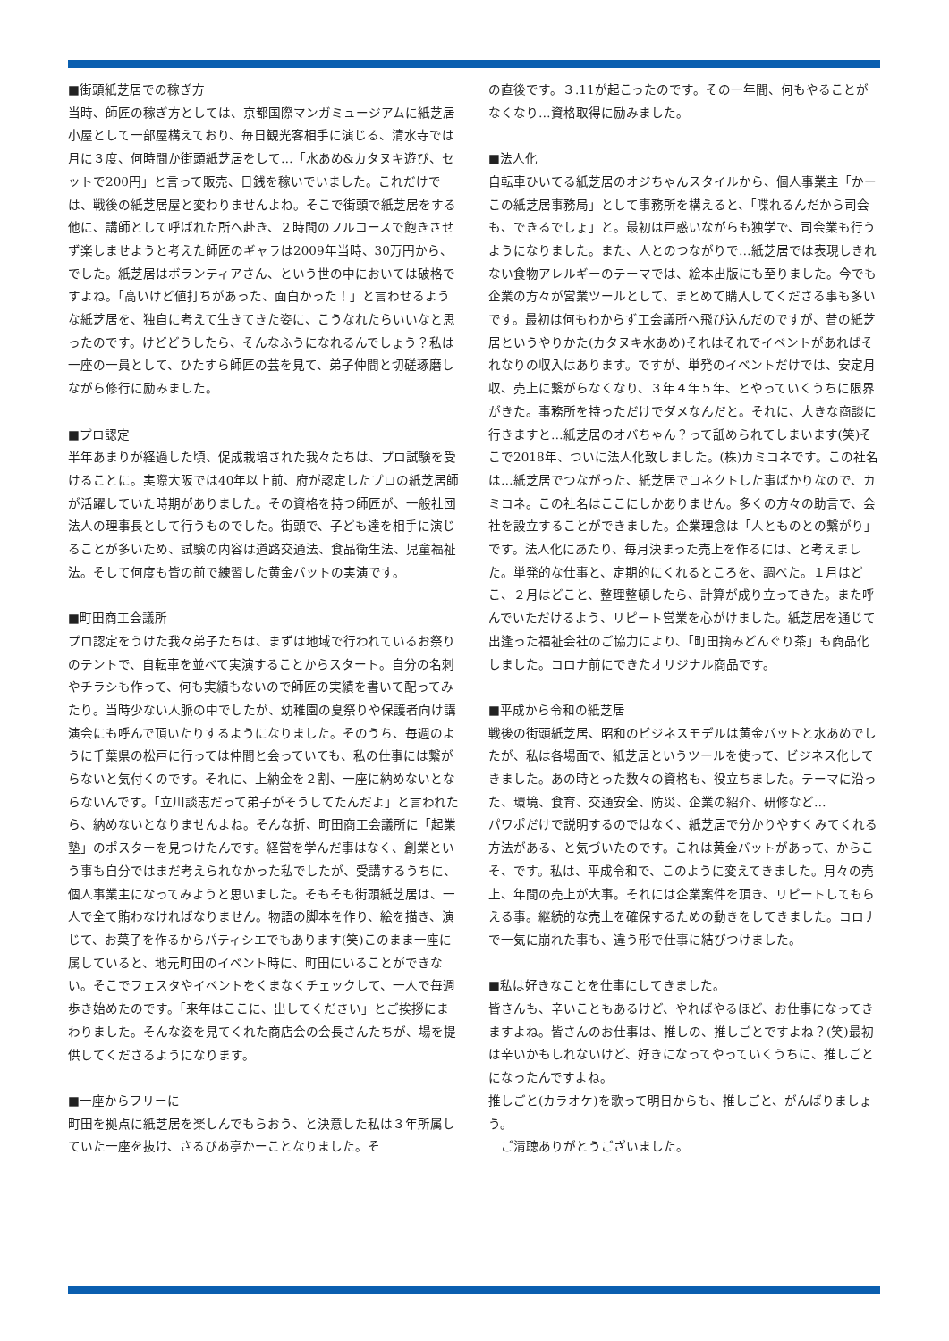■街頭紙芝居での稼ぎ方
当時、師匠の稼ぎ方としては、京都国際マンガミュージアムに紙芝居小屋として一部屋構えており、毎日観光客相手に演じる、清水寺では月に３度、何時間か街頭紙芝居をして…「水あめ&カタヌキ遊び、セットで200円」と言って販売、日銭を稼いでいました。これだけでは、戦後の紙芝居屋と変わりませんよね。そこで街頭で紙芝居をする他に、講師として呼ばれた所へ赴き、２時間のフルコースで飽きさせず楽しませようと考えた師匠のギャラは2009年当時、30万円から、でした。紙芝居はボランティアさん、という世の中においては破格ですよね。「高いけど値打ちがあった、面白かった！」と言わせるような紙芝居を、独自に考えて生きてきた姿に、こうなれたらいいなと思ったのです。けどどうしたら、そんなふうになれるんでしょう？私は一座の一員として、ひたすら師匠の芸を見て、弟子仲間と切磋琢磨しながら修行に励みました。
■プロ認定
半年あまりが経過した頃、促成栽培された我々たちは、プロ試験を受けることに。実際大阪では40年以上前、府が認定したプロの紙芝居師が活躍していた時期がありました。その資格を持つ師匠が、一般社団法人の理事長として行うものでした。街頭で、子ども達を相手に演じることが多いため、試験の内容は道路交通法、食品衛生法、児童福祉法。そして何度も皆の前で練習した黄金バットの実演です。
■町田商工会議所
プロ認定をうけた我々弟子たちは、まずは地域で行われているお祭りのテントで、自転車を並べて実演することからスタート。自分の名刺やチラシも作って、何も実績もないので師匠の実績を書いて配ってみたり。当時少ない人脈の中でしたが、幼稚園の夏祭りや保護者向け講演会にも呼んで頂いたりするようになりました。そのうち、毎週のように千葉県の松戸に行っては仲間と会っていても、私の仕事には繋がらないと気付くのです。それに、上納金を２割、一座に納めないとならないんです。「立川談志だって弟子がそうしてたんだよ」と言われたら、納めないとなりませんよね。そんな折、町田商工会議所に「起業塾」のポスターを見つけたんです。経営を学んだ事はなく、創業という事も自分ではまだ考えられなかった私でしたが、受講するうちに、個人事業主になってみようと思いました。そもそも街頭紙芝居は、一人で全て賄わなければなりません。物語の脚本を作り、絵を描き、演じて、お菓子を作るからパティシエでもあります(笑)このまま一座に属していると、地元町田のイベント時に、町田にいることができない。そこでフェスタやイベントをくまなくチェックして、一人で毎週歩き始めたのです。「来年はここに、出してください」とご挨拶にまわりました。そんな姿を見てくれた商店会の会長さんたちが、場を提供してくださるようになります。
■一座からフリーに
町田を拠点に紙芝居を楽しんでもらおう、と決意した私は３年所属していた一座を抜け、さるびあ亭かーことなりました。そ
の直後です。３.11が起こったのです。その一年間、何もやることがなくなり…資格取得に励みました。
■法人化
自転車ひいてる紙芝居のオジちゃんスタイルから、個人事業主「かーこの紙芝居事務局」として事務所を構えると、「喋れるんだから司会も、できるでしょ」と。最初は戸惑いながらも独学で、司会業も行うようになりました。また、人とのつながりで…紙芝居では表現しきれない食物アレルギーのテーマでは、絵本出版にも至りました。今でも企業の方々が営業ツールとして、まとめて購入してくださる事も多いです。最初は何もわからず工会議所へ飛び込んだのですが、昔の紙芝居というやりかた(カタヌキ水あめ)それはそれでイベントがあればそれなりの収入はあります。ですが、単発のイベントだけでは、安定月収、売上に繋がらなくなり、３年４年５年、とやっていくうちに限界がきた。事務所を持っただけでダメなんだと。それに、大きな商談に行きますと…紙芝居のオバちゃん？って舐められてしまいます(笑)そこで2018年、ついに法人化致しました。(株)カミコネです。この社名は…紙芝居でつながった、紙芝居でコネクトした事ばかりなので、カミコネ。この社名はここにしかありません。多くの方々の助言で、会社を設立することができました。企業理念は「人とものとの繋がり」です。法人化にあたり、毎月決まった売上を作るには、と考えました。単発的な仕事と、定期的にくれるところを、調べた。１月はどこ、２月はどこと、整理整頓したら、計算が成り立ってきた。また呼んでいただけるよう、リピート営業を心がけました。紙芝居を通じて出逢った福祉会社のご協力により、「町田摘みどんぐり茶」も商品化しました。コロナ前にできたオリジナル商品です。
■平成から令和の紙芝居
戦後の街頭紙芝居、昭和のビジネスモデルは黄金バットと水あめでしたが、私は各場面で、紙芝居というツールを使って、ビジネス化してきました。あの時とった数々の資格も、役立ちました。テーマに沿った、環境、食育、交通安全、防災、企業の紹介、研修など…
パワポだけで説明するのではなく、紙芝居で分かりやすくみてくれる方法がある、と気づいたのです。これは黄金バットがあって、からこそ、です。私は、平成令和で、このように変えてきました。月々の売上、年間の売上が大事。それには企業案件を頂き、リピートしてもらえる事。継続的な売上を確保するための動きをしてきました。コロナで一気に崩れた事も、違う形で仕事に結びつけました。
■私は好きなことを仕事にしてきました。
皆さんも、辛いこともあるけど、やればやるほど、お仕事になってきますよね。皆さんのお仕事は、推しの、推しごとですよね？(笑)最初は辛いかもしれないけど、好きになってやっていくうちに、推しごとになったんですよね。
推しごと(カラオケ)を歌って明日からも、推しごと、がんばりましょう。
　ご清聴ありがとうございました。